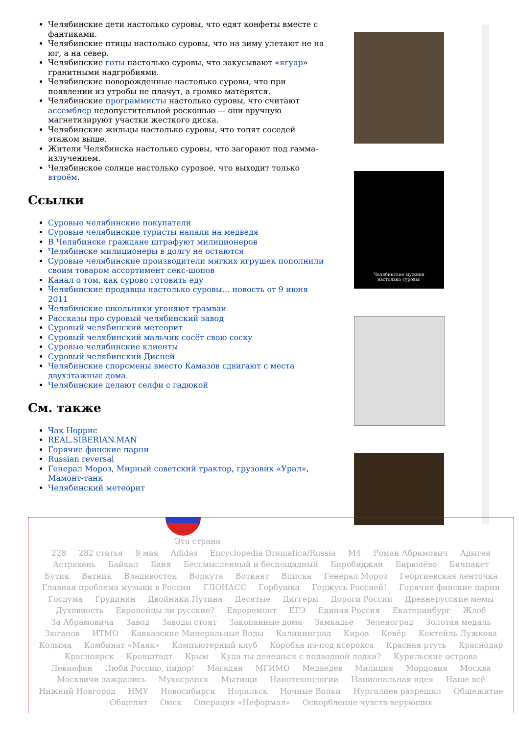Челябинские дети настолько суровы, что едят конфеты вместе с фантиками.
Челябинские птицы настолько суровы, что на зиму улетают не на юг, а на север.
Челябинские готы настолько суровы, что закусывают «ягуар» гранитными надгробиями.
Челябинские новорожденные настолько суровы, что при появлении из утробы не плачут, а громко матерятся.
Челябинские программисты настолько суровы, что считают ассемблер недопустительной роскошью — они вручную магнетизируют участки жесткого диска.
Челябинские жильцы настолько суровы, что топят соседей этажом выше.
Жители Челябинска настолько суровы, что загорают под гамма-излучением.
Челябинское солнце настолько суровое, что выходит только втроём.
Ссылки
Суровые челябинские покупатели
Суровые челябинские туристы напали на медведя
В Челябинске граждане штрафуют милиционеров
Челябинске милиционеры в долгу не остаются
Суровые челябинские производители мягких игрушек пополнили своим товаром ассортимент секс-шопов
Канал о том, как сурово готовить еду
Челябинские продавцы настолько суровы… новость от 9 июня 2011
Челябинские школьники угоняют трамваи
Рассказы про суровый челябинский завод
Суровый челябинский метеорит
Суровый челябинский мальчик сосёт свою соску
Суровые челябинские клиенты
Суровый челябинский Дисней
Челябинские спорсмены вместо Камазов сдвигают с места двухэтажные дома.
Челябинские делают селфи с гадюкой
См. также
Чак Норрис
REAL.SIBERIAN.MAN
Горячие финские парни
Russian reversal
Генерал Мороз, Мирный советский трактор, грузовик «Урал», Мамонт-танк
Челябинский метеорит
Челябинские мужики
настолько суровы!
Эта страна
228 282 статья 9 мая Adidas Encyclopedia Dramatica/Russia М4 Роман Абрамович Адыгея Астрахань Байкал Баня Бессмысленный и беспощадный Биробиджан Бирюлёво Бичпакет Бутик Ватник Владивосток Воркута Воткаят Вписка Генерал Мороз Георгиевская ленточка Главная проблема музыки в России ГЛОНАСС Горбушка Горжусь Россией! Горячие финские парни Госдума Грудинин Двойники Путина Десятые Диггеры Дороги России Древнерусские мемы Духовность Европейцы ли русские? Евроремонт ЕГЭ Единая Россия Екатеринбург Жлоб За Абрамовича Завод Заводы стоят Закопанные дома Замкадье Зеленоград Золотая медаль Зюганов ИТМО Кавказские Минеральные Воды Калининград Киров Ковёр Коктейль Лужкова Колыма Комбинат «Маяк» Компьютерный клуб Коробка из-под ксерокса Красная ртуть Краснодар Красноярск Кронштадт Крым Куда ты денешься с подводной лодки? Курильские острова Левиафан Люби Россию, пидор! Магадан МГИМО Медведев Милиция Мордовия Москва Москвичи зажрались Мухосранск Мытищи Нанотехнологии Национальная идея Наше всё Нижний Новгород НМУ Новосибирск Норильск Ночные Волки Нургалиев разрешил Общежитие Общепит Омск Операция «Неформал» Оскорбление чувств верующих